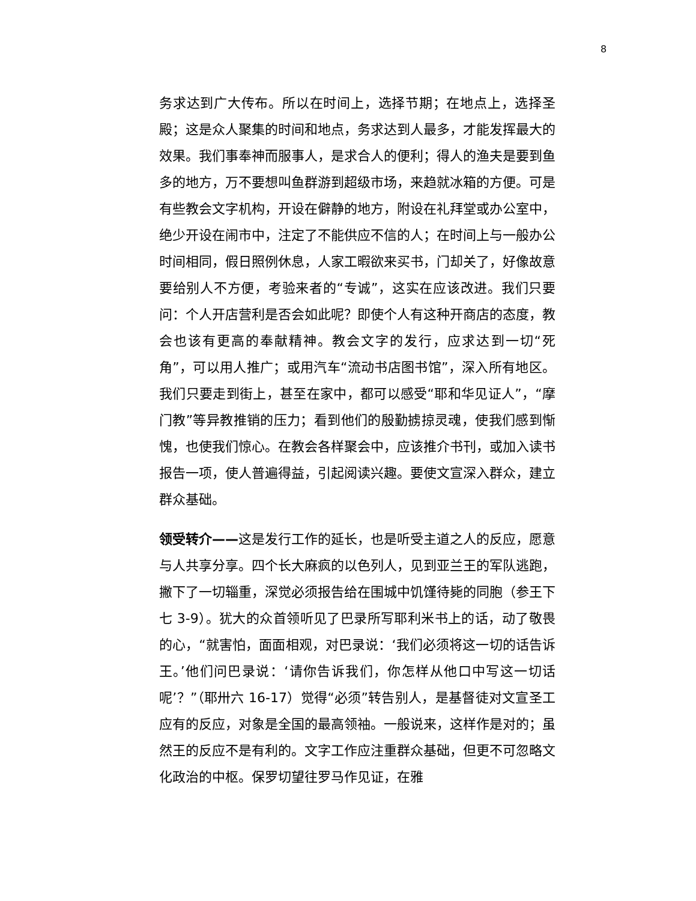8
务求达到广大传布。所以在时间上，选择节期；在地点上，选择圣殿；这是众人聚集的时间和地点，务求达到人最多，才能发挥最大的效果。我们事奉神而服事人，是求合人的便利；得人的渔夫是要到鱼多的地方，万不要想叫鱼群游到超级市场，来趋就冰箱的方便。可是有些教会文字机构，开设在僻静的地方，附设在礼拜堂或办公室中，绝少开设在闹市中，注定了不能供应不信的人；在时间上与一般办公时间相同，假日照例休息，人家工暇欲来买书，门却关了，好像故意要给别人不方便，考验来者的“专诚”，这实在应该改进。我们只要问：个人开店营利是否会如此呢？即使个人有这种开商店的态度，教会也该有更高的奉献精神。教会文字的发行，应求达到一切“死角”，可以用人推广；或用汽车“流动书店图书馆”，深入所有地区。我们只要走到街上，甚至在家中，都可以感受“耶和华见证人”，“摩门教”等异教推销的压力；看到他们的殷勤掳掠灵魂，使我们感到惭愧，也使我们惊心。在教会各样聚会中，应该推介书刊，或加入读书报告一项，使人普遍得益，引起阅读兴趣。要使文宣深入群众，建立群众基础。
领受转介——这是发行工作的延长，也是听受主道之人的反应，愿意与人共享分享。四个长大麻疯的以色列人，见到亚兰王的军队逃跑，撇下了一切辎重，深觉必须报告给在围城中饥馑待毙的同胞（参王下七 3-9）。犹大的众首领听见了巴录所写耶利米书上的话，动了敬畏的心，“就害怕，面面相观，对巴录说：‘我们必须将这一切的话告诉王。’他们问巴录说：‘请你告诉我们，你怎样从他口中写这一切话呢’？”（耶卅六 16-17）觉得“必须”转告别人，是基督徒对文宣圣工应有的反应，对象是全国的最高领袖。一般说来，这样作是对的；虽然王的反应不是有利的。文字工作应注重群众基础，但更不可忽略文化政治的中枢。保罗切望往罗马作见证，在雅